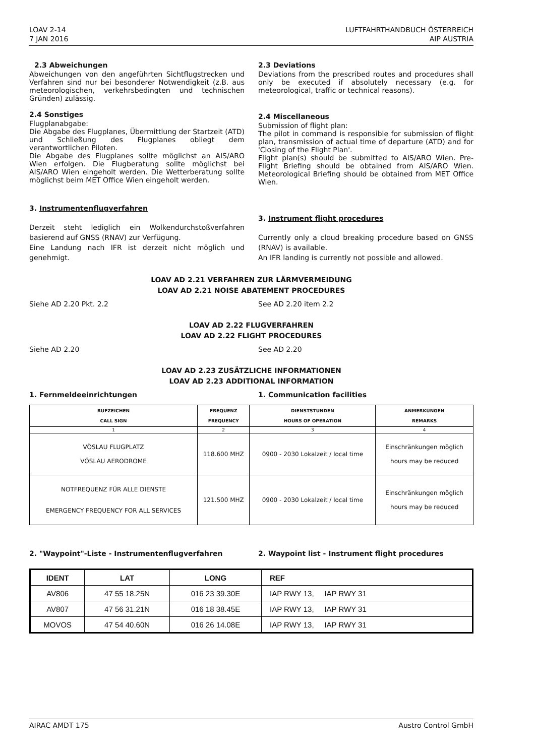LOAV 2-14
7 JAN 2016
LUFTFAHRTHANDBUCH ÖSTERREICH
AIP AUSTRIA
2.3 Abweichungen
Abweichungen von den angeführten Sichtflugstrecken und Verfahren sind nur bei besonderer Notwendigkeit (z.B. aus meteorologischen, verkehrsbedingten und technischen Gründen) zulässig.
2.4 Sonstiges
Flugplanabgabe:
Die Abgabe des Flugplanes, Übermittlung der Startzeit (ATD) und Schließung des Flugplanes obliegt dem verantwortlichen Piloten.
Die Abgabe des Flugplanes sollte möglichst an AIS/ARO Wien erfolgen. Die Flugberatung sollte möglichst bei AIS/ARO Wien eingeholt werden. Die Wetterberatung sollte möglichst beim MET Office Wien eingeholt werden.
3. Instrumentenflugverfahren
Derzeit steht lediglich ein Wolkendurchstoßverfahren basierend auf GNSS (RNAV) zur Verfügung.
Eine Landung nach IFR ist derzeit nicht möglich und genehmigt.
2.3 Deviations
Deviations from the prescribed routes and procedures shall only be executed if absolutely necessary (e.g. for meteorological, traffic or technical reasons).
2.4 Miscellaneous
Submission of flight plan:
The pilot in command is responsible for submission of flight plan, transmission of actual time of departure (ATD) and for 'Closing of the Flight Plan'.
Flight plan(s) should be submitted to AIS/ARO Wien. Pre-Flight Briefing should be obtained from AIS/ARO Wien. Meteorological Briefing should be obtained from MET Office Wien.
3. Instrument flight procedures
Currently only a cloud breaking procedure based on GNSS (RNAV) is available.
An IFR landing is currently not possible and allowed.
LOAV AD 2.21 VERFAHREN ZUR LÄRMVERMEIDUNG
LOAV AD 2.21 NOISE ABATEMENT PROCEDURES
Siehe AD 2.20 Pkt. 2.2 See AD 2.20 item 2.2
LOAV AD 2.22 FLUGVERFAHREN
LOAV AD 2.22 FLIGHT PROCEDURES
Siehe AD 2.20 See AD 2.20
LOAV AD 2.23 ZUSÄTZLICHE INFORMATIONEN
LOAV AD 2.23 ADDITIONAL INFORMATION
1. Fernmeldeeinrichtungen 1. Communication facilities
| RUFZEICHEN CALL SIGN | FREQUENZ FREQUENCY | DIENSTSTUNDEN HOURS OF OPERATION | ANMERKUNGEN REMARKS |
| --- | --- | --- | --- |
| 1 | 2 | 3 | 4 |
| VÖSLAU FLUGPLATZ VÖSLAU AERODROME | 118.600 MHZ | 0900 - 2030 Lokalzeit / local time | Einschränkungen möglich hours may be reduced |
| NOTFREQUENZ FÜR ALLE DIENSTE EMERGENCY FREQUENCY FOR ALL SERVICES | 121.500 MHZ | 0900 - 2030 Lokalzeit / local time | Einschränkungen möglich hours may be reduced |
2. "Waypoint"-Liste - Instrumentenflugverfahren 2. Waypoint list - Instrument flight procedures
| IDENT | LAT | LONG | REF |
| --- | --- | --- | --- |
| AV806 | 47 55 18.25N | 016 23 39.30E | IAP RWY 13, IAP RWY 31 |
| AV807 | 47 56 31.21N | 016 18 38.45E | IAP RWY 13, IAP RWY 31 |
| MOVOS | 47 54 40.60N | 016 26 14.08E | IAP RWY 13, IAP RWY 31 |
AIRAC AMDT 175 Austro Control GmbH